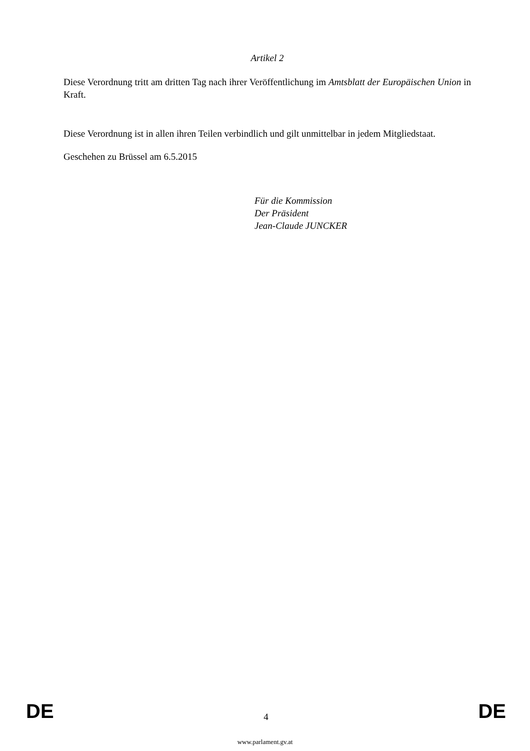Artikel 2
Diese Verordnung tritt am dritten Tag nach ihrer Veröffentlichung im Amtsblatt der Europäischen Union in Kraft.
Diese Verordnung ist in allen ihren Teilen verbindlich und gilt unmittelbar in jedem Mitgliedstaat.
Geschehen zu Brüssel am 6.5.2015
Für die Kommission
Der Präsident
Jean-Claude JUNCKER
DE 4 DE
www.parlament.gv.at